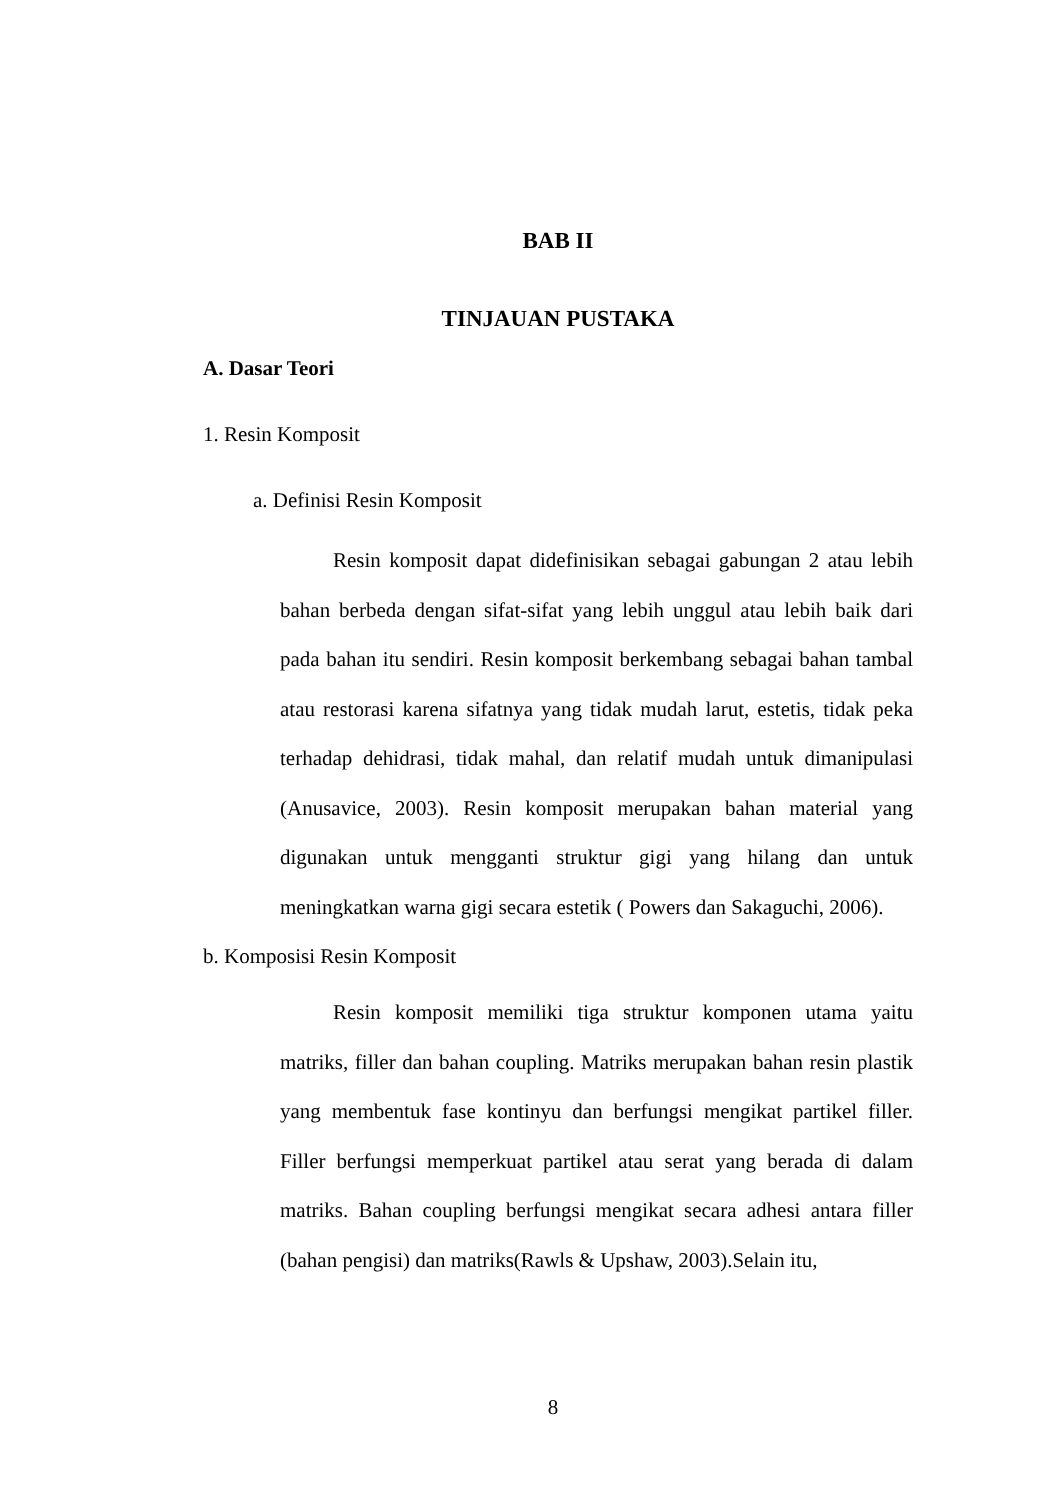BAB II
TINJAUAN PUSTAKA
A. Dasar Teori
1. Resin Komposit
a. Definisi Resin Komposit
Resin komposit dapat didefinisikan sebagai gabungan 2 atau lebih bahan berbeda dengan sifat-sifat yang lebih unggul atau lebih baik dari pada bahan itu sendiri. Resin komposit berkembang sebagai bahan tambal atau restorasi karena sifatnya yang tidak mudah larut, estetis, tidak peka terhadap dehidrasi, tidak mahal, dan relatif mudah untuk dimanipulasi (Anusavice, 2003). Resin komposit merupakan bahan material yang digunakan untuk mengganti struktur gigi yang hilang dan untuk meningkatkan warna gigi secara estetik ( Powers dan Sakaguchi, 2006).
b. Komposisi Resin Komposit
Resin komposit memiliki tiga struktur komponen utama yaitu matriks, filler dan bahan coupling. Matriks merupakan bahan resin plastik yang membentuk fase kontinyu dan berfungsi mengikat partikel filler. Filler berfungsi memperkuat partikel atau serat yang berada di dalam matriks. Bahan coupling berfungsi mengikat secara adhesi antara filler (bahan pengisi) dan matriks(Rawls & Upshaw, 2003).Selain itu,
8